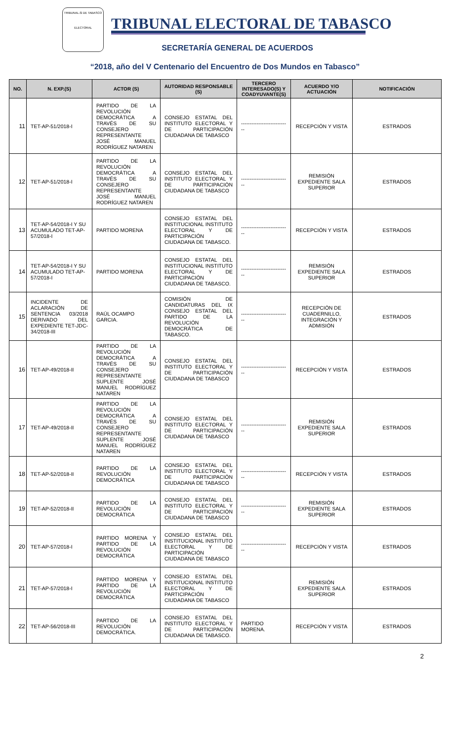TRIBUNAL ⚖ DE TABASCO
ELECTORAL
TRIBUNAL ELECTORAL DE TABASCO
SECRETARÍA GENERAL DE ACUERDOS
“2018, año del V Centenario del Encuentro de Dos Mundos en Tabasco”
| NO. | N. EXP.(S) | ACTOR (S) | AUTORIDAD RESPONSABLE (S) | TERCERO INTERESADO(S) Y COADYUVANTE(S) | ACUERDO Y/O ACTUACIÓN | NOTIFICACIÓN |
| --- | --- | --- | --- | --- | --- | --- |
| 11 | TET-AP-51/2018-I | PARTIDO DE LA REVOLUCIÓN DEMOCRÁTICA A TRAVÉS DE SU CONSEJERO REPRESENTANTE JOSÉ MANUEL RODRÍGUEZ NATAREN | CONSEJO ESTATAL DEL INSTITUTO ELECTORAL Y DE PARTICIPACIÓN CIUDADANA DE TABASCO | ---------------------------- | RECEPCIÓN Y VISTA | ESTRADOS |
| 12 | TET-AP-51/2018-I | PARTIDO DE LA REVOLUCIÓN DEMOCRÁTICA A TRAVÉS DE SU CONSEJERO REPRESENTANTE JOSÉ MANUEL RODRÍGUEZ NATAREN | CONSEJO ESTATAL DEL INSTITUTO ELECTORAL Y DE PARTICIPACIÓN CIUDADANA DE TABASCO | ---------------------------- | REMISIÓN EXPEDIENTE SALA SUPERIOR | ESTRADOS |
| 13 | TET-AP-54/2018-I Y SU ACUMULADO TET-AP-57/2018-I | PARTIDO MORENA | CONSEJO ESTATAL DEL INSTITUCIONAL INSTITUTO ELECTORAL Y DE PARTICIPACIÓN CIUDADANA DE TABASCO. | ---------------------------- | RECEPCIÓN Y VISTA | ESTRADOS |
| 14 | TET-AP-54/2018-I Y SU ACUMULADO TET-AP-57/2018-I | PARTIDO MORENA | CONSEJO ESTATAL DEL INSTITUCIONAL INSTITUTO ELECTORAL Y DE PARTICIPACIÓN CIUDADANA DE TABASCO. | ---------------------------- | REMISIÓN EXPEDIENTE SALA SUPERIOR | ESTRADOS |
| 15 | INCIDENTE DE ACLARACIÓN DE SENTENCIA 03/2018 DERIVADO DEL EXPEDIENTE TET-JDC-34/2018-III | RAÚL OCAMPO GARCIA. | COMISIÓN DE CANDIDATURAS DEL IX CONSEJO ESTATAL DEL PARTIDO DE LA REVOLUCIÓN DEMOCRÁTICA DE TABASCO. | ---------------------------- | RECEPCIÓN DE CUADERNILLO, INTEGRACIÓN Y ADMISIÓN | ESTRADOS |
| 16 | TET-AP-49/2018-II | PARTIDO DE LA REVOLUCIÓN DEMOCRÁTICA A TRAVÉS DE SU CONSEJERO REPRESENTANTE SUPLENTE JOSÉ MANUEL RODRÍGUEZ NATAREN | CONSEJO ESTATAL DEL INSTITUTO ELECTORAL Y DE PARTICIPACIÓN CIUDADANA DE TABASCO | ---------------------------- | RECEPCIÓN Y VISTA | ESTRADOS |
| 17 | TET-AP-49/2018-II | PARTIDO DE LA REVOLUCIÓN DEMOCRÁTICA A TRAVÉS DE SU CONSEJERO REPRESENTANTE SUPLENTE JOSÉ MANUEL RODRÍGUEZ NATAREN | CONSEJO ESTATAL DEL INSTITUTO ELECTORAL Y DE PARTICIPACIÓN CIUDADANA DE TABASCO | ---------------------------- | REMISIÓN EXPEDIENTE SALA SUPERIOR | ESTRADOS |
| 18 | TET-AP-52/2018-II | PARTIDO DE LA REVOLUCIÓN DEMOCRÁTICA | CONSEJO ESTATAL DEL INSTITUTO ELECTORAL Y DE PARTICIPACIÓN CIUDADANA DE TABASCO | ---------------------------- | RECEPCIÓN Y VISTA | ESTRADOS |
| 19 | TET-AP-52/2018-II | PARTIDO DE LA REVOLUCIÓN DEMOCRÁTICA | CONSEJO ESTATAL DEL INSTITUTO ELECTORAL Y DE PARTICIPACIÓN CIUDADANA DE TABASCO | ---------------------------- | REMISIÓN EXPEDIENTE SALA SUPERIOR | ESTRADOS |
| 20 | TET-AP-57/2018-I | PARTIDO MORENA Y PARTIDO DE LA REVOLUCIÓN DEMOCRÁTICA | CONSEJO ESTATAL DEL INSTITUCIONAL INSTITUTO ELECTORAL Y DE PARTICIPACIÓN CIUDADANA DE TABASCO | ---------------------------- | RECEPCIÓN Y VISTA | ESTRADOS |
| 21 | TET-AP-57/2018-I | PARTIDO MORENA Y PARTIDO DE LA REVOLUCIÓN DEMOCRÁTICA | CONSEJO ESTATAL DEL INSTITUCIONAL INSTITUTO ELECTORAL Y DE PARTICIPACIÓN CIUDADANA DE TABASCO | | REMISIÓN EXPEDIENTE SALA SUPERIOR | ESTRADOS |
| 22 | TET-AP-56/2018-III | PARTIDO DE LA REVOLUCIÓN DEMOCRÁTICA. | CONSEJO ESTATAL DEL INSTITUTO ELECTORAL Y DE PARTICIPACIÓN CIUDADANA DE TABASCO. | PARTIDO MORENA. | RECEPCIÓN Y VISTA | ESTRADOS |
2